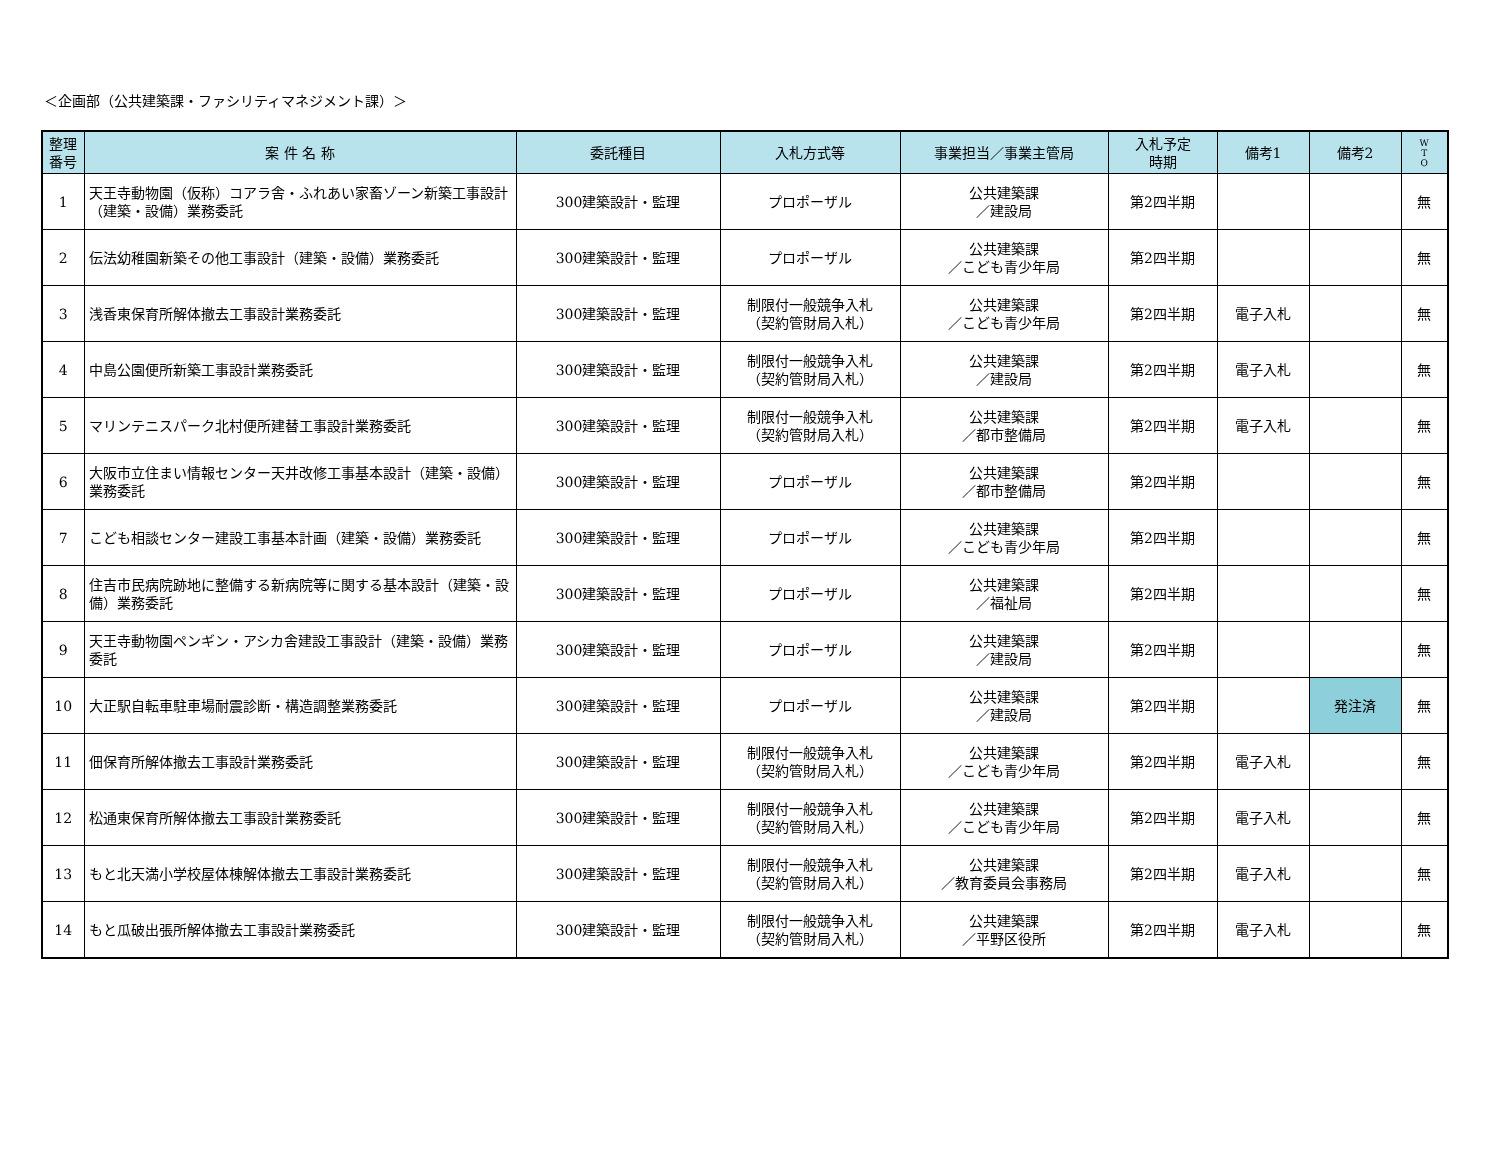＜企画部（公共建築課・ファシリティマネジメント課）＞
| 整理 番号 | 案 件 名 称 | 委託種目 | 入札方式等 | 事業担当／事業主管局 | 入札予定 時期 | 備考1 | 備考2 | W T O |
| --- | --- | --- | --- | --- | --- | --- | --- | --- |
| 1 | 天王寺動物園（仮称）コアラ舎・ふれあい家畜ゾーン新築工事設計（建築・設備）業務委託 | 300建築設計・監理 | プロポーザル | 公共建築課 ／建設局 | 第2四半期 | | | 無 |
| 2 | 伝法幼稚園新築その他工事設計（建築・設備）業務委託 | 300建築設計・監理 | プロポーザル | 公共建築課 ／こども青少年局 | 第2四半期 | | | 無 |
| 3 | 浅香東保育所解体撤去工事設計業務委託 | 300建築設計・監理 | 制限付一般競争入札 （契約管財局入札） | 公共建築課 ／こども青少年局 | 第2四半期 | 電子入札 | | 無 |
| 4 | 中島公園便所新築工事設計業務委託 | 300建築設計・監理 | 制限付一般競争入札 （契約管財局入札） | 公共建築課 ／建設局 | 第2四半期 | 電子入札 | | 無 |
| 5 | マリンテニスパーク北村便所建替工事設計業務委託 | 300建築設計・監理 | 制限付一般競争入札 （契約管財局入札） | 公共建築課 ／都市整備局 | 第2四半期 | 電子入札 | | 無 |
| 6 | 大阪市立住まい情報センター天井改修工事基本設計（建築・設備）業務委託 | 300建築設計・監理 | プロポーザル | 公共建築課 ／都市整備局 | 第2四半期 | | | 無 |
| 7 | こども相談センター建設工事基本計画（建築・設備）業務委託 | 300建築設計・監理 | プロポーザル | 公共建築課 ／こども青少年局 | 第2四半期 | | | 無 |
| 8 | 住吉市民病院跡地に整備する新病院等に関する基本設計（建築・設備）業務委託 | 300建築設計・監理 | プロポーザル | 公共建築課 ／福祉局 | 第2四半期 | | | 無 |
| 9 | 天王寺動物園ペンギン・アシカ舎建設工事設計（建築・設備）業務委託 | 300建築設計・監理 | プロポーザル | 公共建築課 ／建設局 | 第2四半期 | | | 無 |
| 10 | 大正駅自転車駐車場耐震診断・構造調整業務委託 | 300建築設計・監理 | プロポーザル | 公共建築課 ／建設局 | 第2四半期 | | 発注済 | 無 |
| 11 | 佃保育所解体撤去工事設計業務委託 | 300建築設計・監理 | 制限付一般競争入札 （契約管財局入札） | 公共建築課 ／こども青少年局 | 第2四半期 | 電子入札 | | 無 |
| 12 | 松通東保育所解体撤去工事設計業務委託 | 300建築設計・監理 | 制限付一般競争入札 （契約管財局入札） | 公共建築課 ／こども青少年局 | 第2四半期 | 電子入札 | | 無 |
| 13 | もと北天満小学校屋体棟解体撤去工事設計業務委託 | 300建築設計・監理 | 制限付一般競争入札 （契約管財局入札） | 公共建築課 ／教育委員会事務局 | 第2四半期 | 電子入札 | | 無 |
| 14 | もと瓜破出張所解体撤去工事設計業務委託 | 300建築設計・監理 | 制限付一般競争入札 （契約管財局入札） | 公共建築課 ／平野区役所 | 第2四半期 | 電子入札 | | 無 |